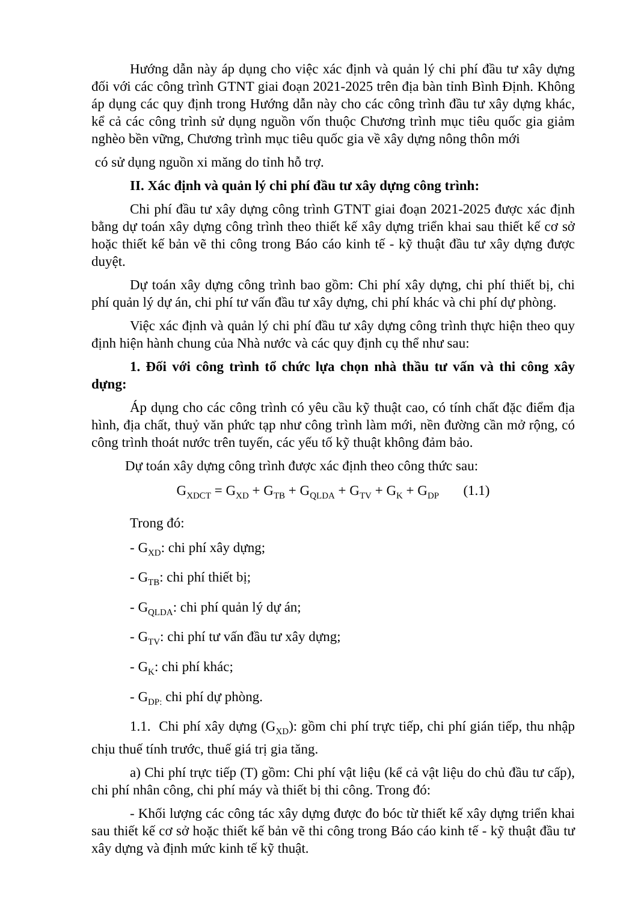Hướng dẫn này áp dụng cho việc xác định và quản lý chi phí đầu tư xây dựng đối với các công trình GTNT giai đoạn 2021-2025 trên địa bàn tỉnh Bình Định. Không áp dụng các quy định trong Hướng dẫn này cho các công trình đầu tư xây dựng khác, kể cả các công trình sử dụng nguồn vốn thuộc Chương trình mục tiêu quốc gia giảm nghèo bền vững, Chương trình mục tiêu quốc gia về xây dựng nông thôn mới
có sử dụng nguồn xi măng do tỉnh hỗ trợ.
II. Xác định và quản lý chi phí đầu tư xây dựng công trình:
Chi phí đầu tư xây dựng công trình GTNT giai đoạn 2021-2025 được xác định bằng dự toán xây dựng công trình theo thiết kế xây dựng triển khai sau thiết kế cơ sở hoặc thiết kế bản vẽ thi công trong Báo cáo kinh tế - kỹ thuật đầu tư xây dựng được duyệt.
Dự toán xây dựng công trình bao gồm: Chi phí xây dựng, chi phí thiết bị, chi phí quản lý dự án, chi phí tư vấn đầu tư xây dựng, chi phí khác và chi phí dự phòng.
Việc xác định và quản lý chi phí đầu tư xây dựng công trình thực hiện theo quy định hiện hành chung của Nhà nước và các quy định cụ thể như sau:
1. Đối với công trình tổ chức lựa chọn nhà thầu tư vấn và thi công xây dựng:
Áp dụng cho các công trình có yêu cầu kỹ thuật cao, có tính chất đặc điểm địa hình, địa chất, thuỷ văn phức tạp như công trình làm mới, nền đường cần mở rộng, có công trình thoát nước trên tuyến, các yếu tố kỹ thuật không đảm bảo.
Dự toán xây dựng công trình được xác định theo công thức sau:
G<sub>XDCT</sub> = G<sub>XD</sub> + G<sub>TB</sub> + G<sub>QLDA</sub> + G<sub>TV</sub> + G<sub>K</sub> + G<sub>DP</sub> (1.1)
Trong đó:
- G<sub>XD</sub>: chi phí xây dựng;
- G<sub>TB</sub>: chi phí thiết bị;
- G<sub>QLDA</sub>: chi phí quản lý dự án;
- G<sub>TV</sub>: chi phí tư vấn đầu tư xây dựng;
- G<sub>K</sub>: chi phí khác;
- G<sub>DP:</sub> chi phí dự phòng.
1.1. Chi phí xây dựng (G<sub>XD</sub>): gồm chi phí trực tiếp, chi phí gián tiếp, thu nhập chịu thuế tính trước, thuế giá trị gia tăng.
a) Chi phí trực tiếp (T) gồm: Chi phí vật liệu (kể cả vật liệu do chủ đầu tư cấp), chi phí nhân công, chi phí máy và thiết bị thi công. Trong đó:
- Khối lượng các công tác xây dựng được đo bóc từ thiết kế xây dựng triển khai sau thiết kế cơ sở hoặc thiết kế bản vẽ thi công trong Báo cáo kinh tế - kỹ thuật đầu tư xây dựng và định mức kinh tế kỹ thuật.